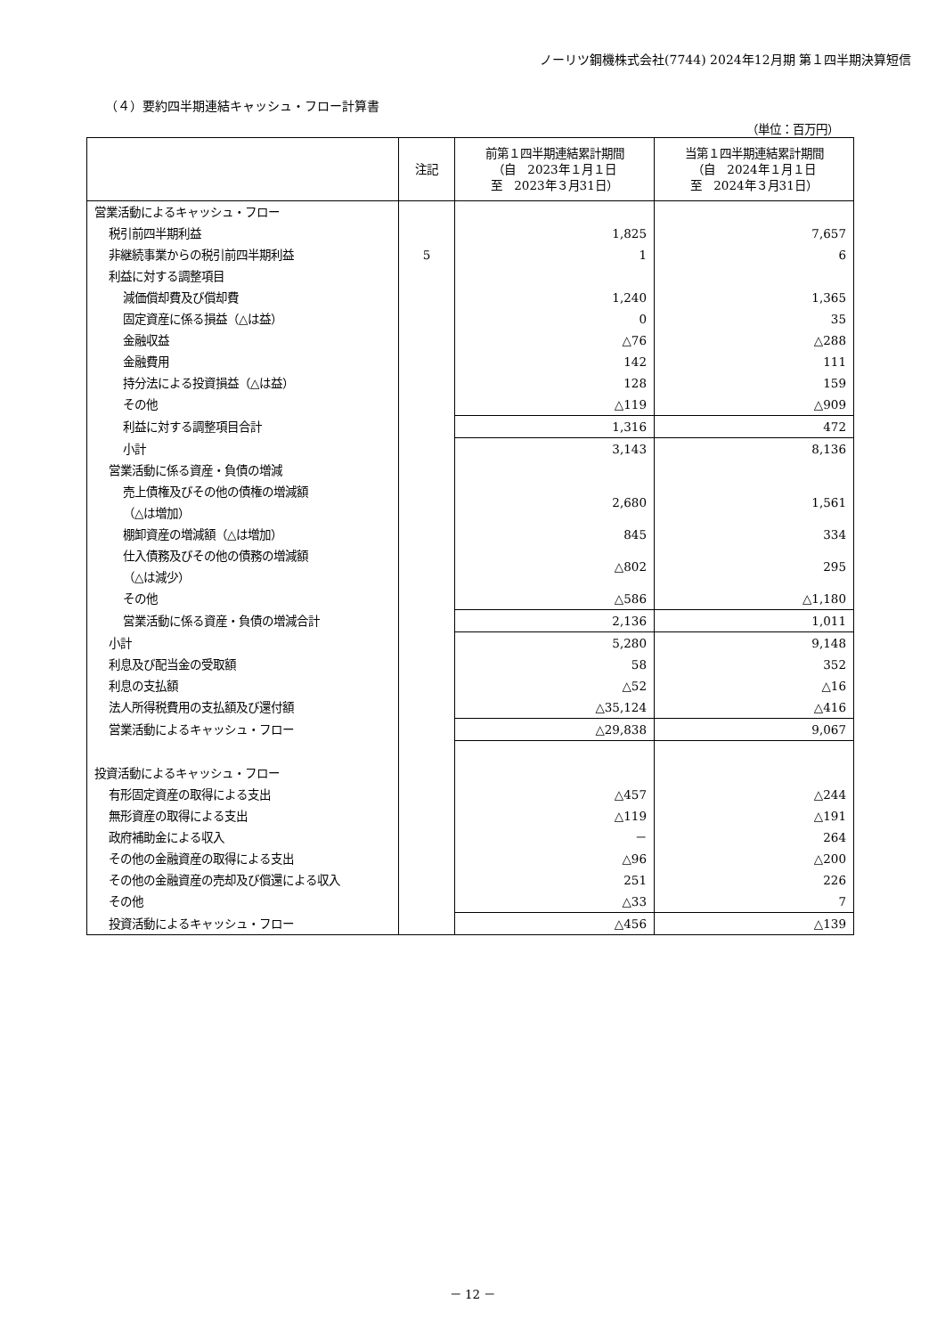ノーリツ鋼機株式会社(7744) 2024年12月期 第１四半期決算短信
（４）要約四半期連結キャッシュ・フロー計算書
（単位：百万円）
| | 注記 | 前第１四半期連結累計期間 （自 2023年１月１日 至 2023年３月31日） | 当第１四半期連結累計期間 （自 2024年１月１日 至 2024年３月31日） |
| --- | --- | --- | --- |
| 営業活動によるキャッシュ・フロー | | | |
| 税引前四半期利益 | | 1,825 | 7,657 |
| 非継続事業からの税引前四半期利益 | 5 | 1 | 6 |
| 利益に対する調整項目 | | | |
| 減価償却費及び償却費 | | 1,240 | 1,365 |
| 固定資産に係る損益（△は益） | | 0 | 35 |
| 金融収益 | | △76 | △288 |
| 金融費用 | | 142 | 111 |
| 持分法による投資損益（△は益） | | 128 | 159 |
| その他 | | △119 | △909 |
| 利益に対する調整項目合計 | | 1,316 | 472 |
| 小計 | | 3,143 | 8,136 |
| 営業活動に係る資産・負債の増減 | | | |
| 売上債権及びその他の債権の増減額 （△は増加） | | 2,680 | 1,561 |
| 棚卸資産の増減額（△は増加） | | 845 | 334 |
| 仕入債務及びその他の債務の増減額 （△は減少） | | △802 | 295 |
| その他 | | △586 | △1,180 |
| 営業活動に係る資産・負債の増減合計 | | 2,136 | 1,011 |
| 小計 | | 5,280 | 9,148 |
| 利息及び配当金の受取額 | | 58 | 352 |
| 利息の支払額 | | △52 | △16 |
| 法人所得税費用の支払額及び還付額 | | △35,124 | △416 |
| 営業活動によるキャッシュ・フロー | | △29,838 | 9,067 |
| 投資活動によるキャッシュ・フロー | | | |
| 有形固定資産の取得による支出 | | △457 | △244 |
| 無形資産の取得による支出 | | △119 | △191 |
| 政府補助金による収入 | | － | 264 |
| その他の金融資産の取得による支出 | | △96 | △200 |
| その他の金融資産の売却及び償還による収入 | | 251 | 226 |
| その他 | | △33 | 7 |
| 投資活動によるキャッシュ・フロー | | △456 | △139 |
－ 12 －